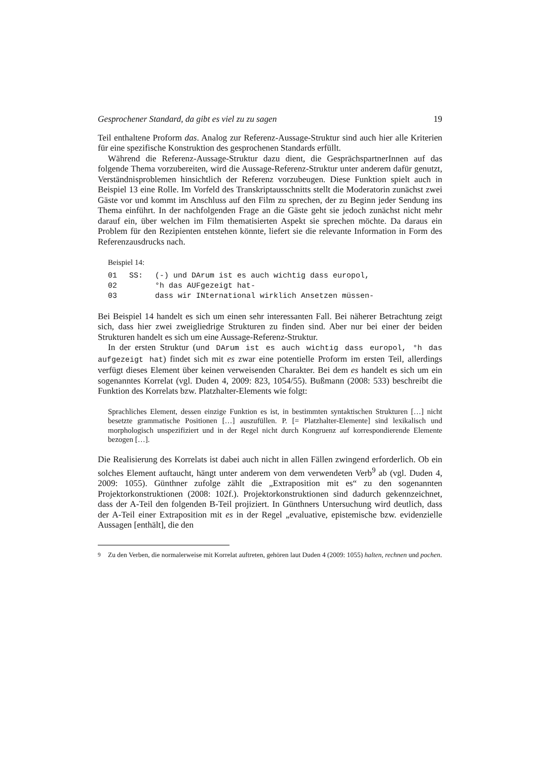Gesprochener Standard, da gibt es viel zu zu sagen 19
Teil enthaltene Proform das. Analog zur Referenz-Aussage-Struktur sind auch hier alle Kriterien für eine spezifische Konstruktion des gesprochenen Standards erfüllt.
Während die Referenz-Aussage-Struktur dazu dient, die GesprächspartnerInnen auf das folgende Thema vorzubereiten, wird die Aussage-Referenz-Struktur unter anderem dafür genutzt, Verständnisproblemen hinsichtlich der Referenz vorzubeugen. Diese Funktion spielt auch in Beispiel 13 eine Rolle. Im Vorfeld des Transkriptausschnitts stellt die Moderatorin zunächst zwei Gäste vor und kommt im Anschluss auf den Film zu sprechen, der zu Beginn jeder Sendung ins Thema einführt. In der nachfolgenden Frage an die Gäste geht sie jedoch zunächst nicht mehr darauf ein, über welchen im Film thematisierten Aspekt sie sprechen möchte. Da daraus ein Problem für den Rezipienten entstehen könnte, liefert sie die relevante Information in Form des Referenzausdrucks nach.
Beispiel 14:
| 01 | SS: | (-) und DArum ist es auch wichtig dass europol, |
| 02 | | °h das AUFgezeigt hat- |
| 03 | | dass wir INternational wirklich Ansetzen müssen- |
Bei Beispiel 14 handelt es sich um einen sehr interessanten Fall. Bei näherer Betrachtung zeigt sich, dass hier zwei zweigliedrige Strukturen zu finden sind. Aber nur bei einer der beiden Strukturen handelt es sich um eine Aussage-Referenz-Struktur.
In der ersten Struktur (und DArum ist es auch wichtig dass europol, °h das aufgezeigt hat) findet sich mit es zwar eine potentielle Proform im ersten Teil, allerdings verfügt dieses Element über keinen verweisenden Charakter. Bei dem es handelt es sich um ein sogenanntes Korrelat (vgl. Duden 4, 2009: 823, 1054/55). Bußmann (2008: 533) beschreibt die Funktion des Korrelats bzw. Platzhalter-Elements wie folgt:
Sprachliches Element, dessen einzige Funktion es ist, in bestimmten syntaktischen Strukturen […] nicht besetzte grammatische Positionen […] auszufüllen. P. [= Platzhalter-Elemente] sind lexikalisch und morphologisch unspezifiziert und in der Regel nicht durch Kongruenz auf korrespondierende Elemente bezogen […].
Die Realisierung des Korrelats ist dabei auch nicht in allen Fällen zwingend erforderlich. Ob ein solches Element auftaucht, hängt unter anderem von dem verwendeten Verb<sup>9</sup> ab (vgl. Duden 4, 2009: 1055). Günthner zufolge zählt die „Extraposition mit es“ zu den sogenannten Projektorkonstruktionen (2008: 102f.). Projektorkonstruktionen sind dadurch gekennzeichnet, dass der A-Teil den folgenden B-Teil projiziert. In Günthners Untersuchung wird deutlich, dass der A-Teil einer Extraposition mit es in der Regel „evaluative, epistemische bzw. evidenzielle Aussagen [enthält], die den
<sup>9</sup> Zu den Verben, die normalerweise mit Korrelat auftreten, gehören laut Duden 4 (2009: 1055) halten, rechnen und pochen.